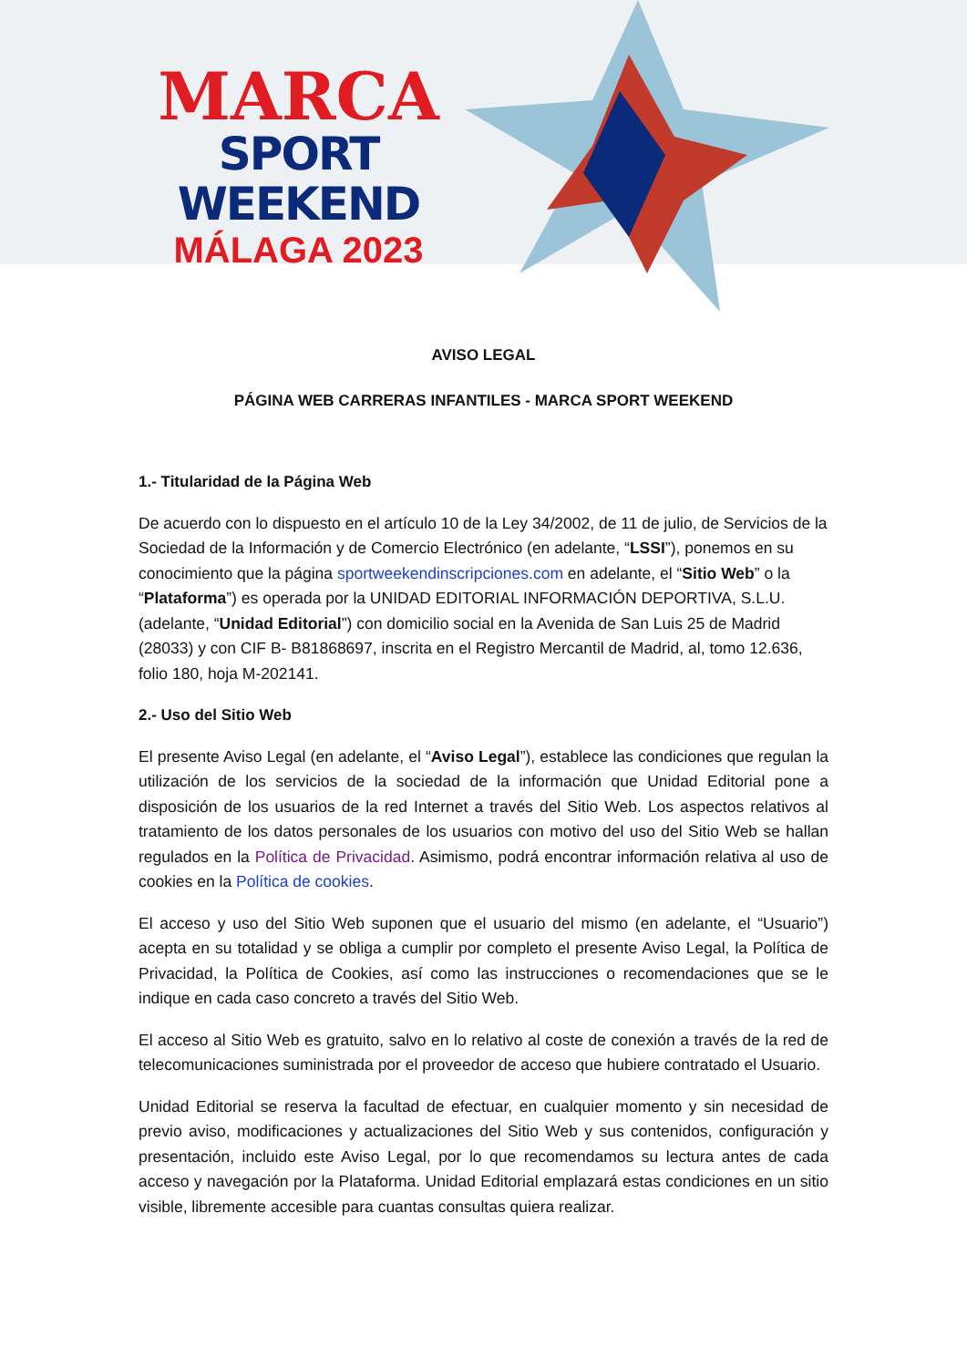MARCA
SPORT WEEKEND
MÁLAGA 2023
AVISO LEGAL
PÁGINA WEB CARRERAS INFANTILES - MARCA SPORT WEEKEND
1.- Titularidad de la Página Web
De acuerdo con lo dispuesto en el artículo 10 de la Ley 34/2002, de 11 de julio, de Servicios de la Sociedad de la Información y de Comercio Electrónico (en adelante, “LSSI”), ponemos en su conocimiento que la página sportweekendinscripciones.com en adelante, el “Sitio Web” o la “Plataforma”) es operada por la UNIDAD EDITORIAL INFORMACIÓN DEPORTIVA, S.L.U. (adelante, “Unidad Editorial”) con domicilio social en la Avenida de San Luis 25 de Madrid (28033) y con CIF B- B81868697, inscrita en el Registro Mercantil de Madrid, al, tomo 12.636, folio 180, hoja M-202141.
2.- Uso del Sitio Web
El presente Aviso Legal (en adelante, el “Aviso Legal”), establece las condiciones que regulan la utilización de los servicios de la sociedad de la información que Unidad Editorial pone a disposición de los usuarios de la red Internet a través del Sitio Web. Los aspectos relativos al tratamiento de los datos personales de los usuarios con motivo del uso del Sitio Web se hallan regulados en la Política de Privacidad. Asimismo, podrá encontrar información relativa al uso de cookies en la Política de cookies.
El acceso y uso del Sitio Web suponen que el usuario del mismo (en adelante, el “Usuario”) acepta en su totalidad y se obliga a cumplir por completo el presente Aviso Legal, la Política de Privacidad, la Política de Cookies, así como las instrucciones o recomendaciones que se le indique en cada caso concreto a través del Sitio Web.
El acceso al Sitio Web es gratuito, salvo en lo relativo al coste de conexión a través de la red de telecomunicaciones suministrada por el proveedor de acceso que hubiere contratado el Usuario.
Unidad Editorial se reserva la facultad de efectuar, en cualquier momento y sin necesidad de previo aviso, modificaciones y actualizaciones del Sitio Web y sus contenidos, configuración y presentación, incluido este Aviso Legal, por lo que recomendamos su lectura antes de cada acceso y navegación por la Plataforma. Unidad Editorial emplazará estas condiciones en un sitio visible, libremente accesible para cuantas consultas quiera realizar.